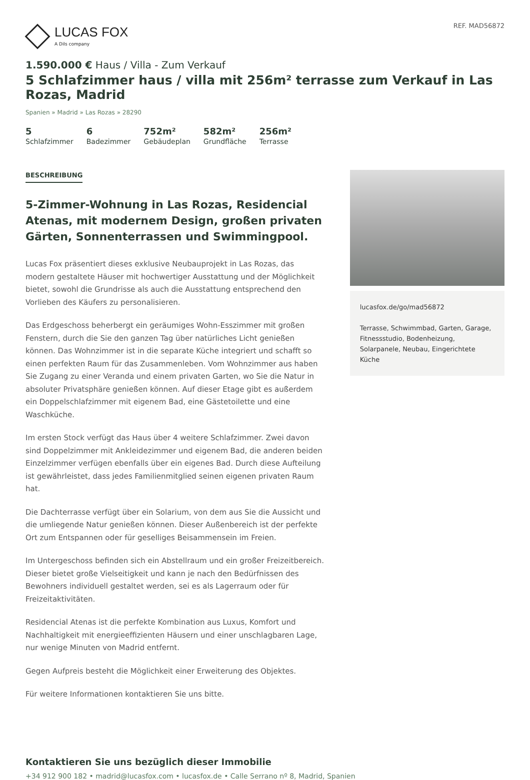LUCAS FOX
A Dils company
REF. MAD56872
1.590.000 € Haus / Villa - Zum Verkauf
5 Schlafzimmer haus / villa mit 256m² terrasse zum Verkauf in Las Rozas, Madrid
Spanien » Madrid » Las Rozas » 28290
5
Schlafzimmer
6
Badezimmer
752m²
Gebäudeplan
582m²
Grundfläche
256m²
Terrasse
BESCHREIBUNG
5-Zimmer-Wohnung in Las Rozas, Residencial Atenas, mit modernem Design, großen privaten Gärten, Sonnenterrassen und Swimmingpool.
Lucas Fox präsentiert dieses exklusive Neubauprojekt in Las Rozas, das modern gestaltete Häuser mit hochwertiger Ausstattung und der Möglichkeit bietet, sowohl die Grundrisse als auch die Ausstattung entsprechend den Vorlieben des Käufers zu personalisieren.
Das Erdgeschoss beherbergt ein geräumiges Wohn-Esszimmer mit großen Fenstern, durch die Sie den ganzen Tag über natürliches Licht genießen können. Das Wohnzimmer ist in die separate Küche integriert und schafft so einen perfekten Raum für das Zusammenleben. Vom Wohnzimmer aus haben Sie Zugang zu einer Veranda und einem privaten Garten, wo Sie die Natur in absoluter Privatsphäre genießen können. Auf dieser Etage gibt es außerdem ein Doppelschlafzimmer mit eigenem Bad, eine Gästetoilette und eine Waschküche.
Im ersten Stock verfügt das Haus über 4 weitere Schlafzimmer. Zwei davon sind Doppelzimmer mit Ankleidezimmer und eigenem Bad, die anderen beiden Einzelzimmer verfügen ebenfalls über ein eigenes Bad. Durch diese Aufteilung ist gewährleistet, dass jedes Familienmitglied seinen eigenen privaten Raum hat.
Die Dachterrasse verfügt über ein Solarium, von dem aus Sie die Aussicht und die umliegende Natur genießen können. Dieser Außenbereich ist der perfekte Ort zum Entspannen oder für geselliges Beisammensein im Freien.
Im Untergeschoss befinden sich ein Abstellraum und ein großer Freizeitbereich. Dieser bietet große Vielseitigkeit und kann je nach den Bedürfnissen des Bewohners individuell gestaltet werden, sei es als Lagerraum oder für Freizeitaktivitäten.
Residencial Atenas ist die perfekte Kombination aus Luxus, Komfort und Nachhaltigkeit mit energieeffizienten Häusern und einer unschlagbaren Lage, nur wenige Minuten von Madrid entfernt.
Gegen Aufpreis besteht die Möglichkeit einer Erweiterung des Objektes.
Für weitere Informationen kontaktieren Sie uns bitte.
lucasfox.de/go/mad56872
Terrasse, Schwimmbad, Garten, Garage, Fitnessstudio, Bodenheizung, Solarpanele, Neubau, Eingerichtete Küche
Kontaktieren Sie uns bezüglich dieser Immobilie
+34 912 900 182 • madrid@lucasfox.com • lucasfox.de • Calle Serrano nº 8, Madrid, Spanien